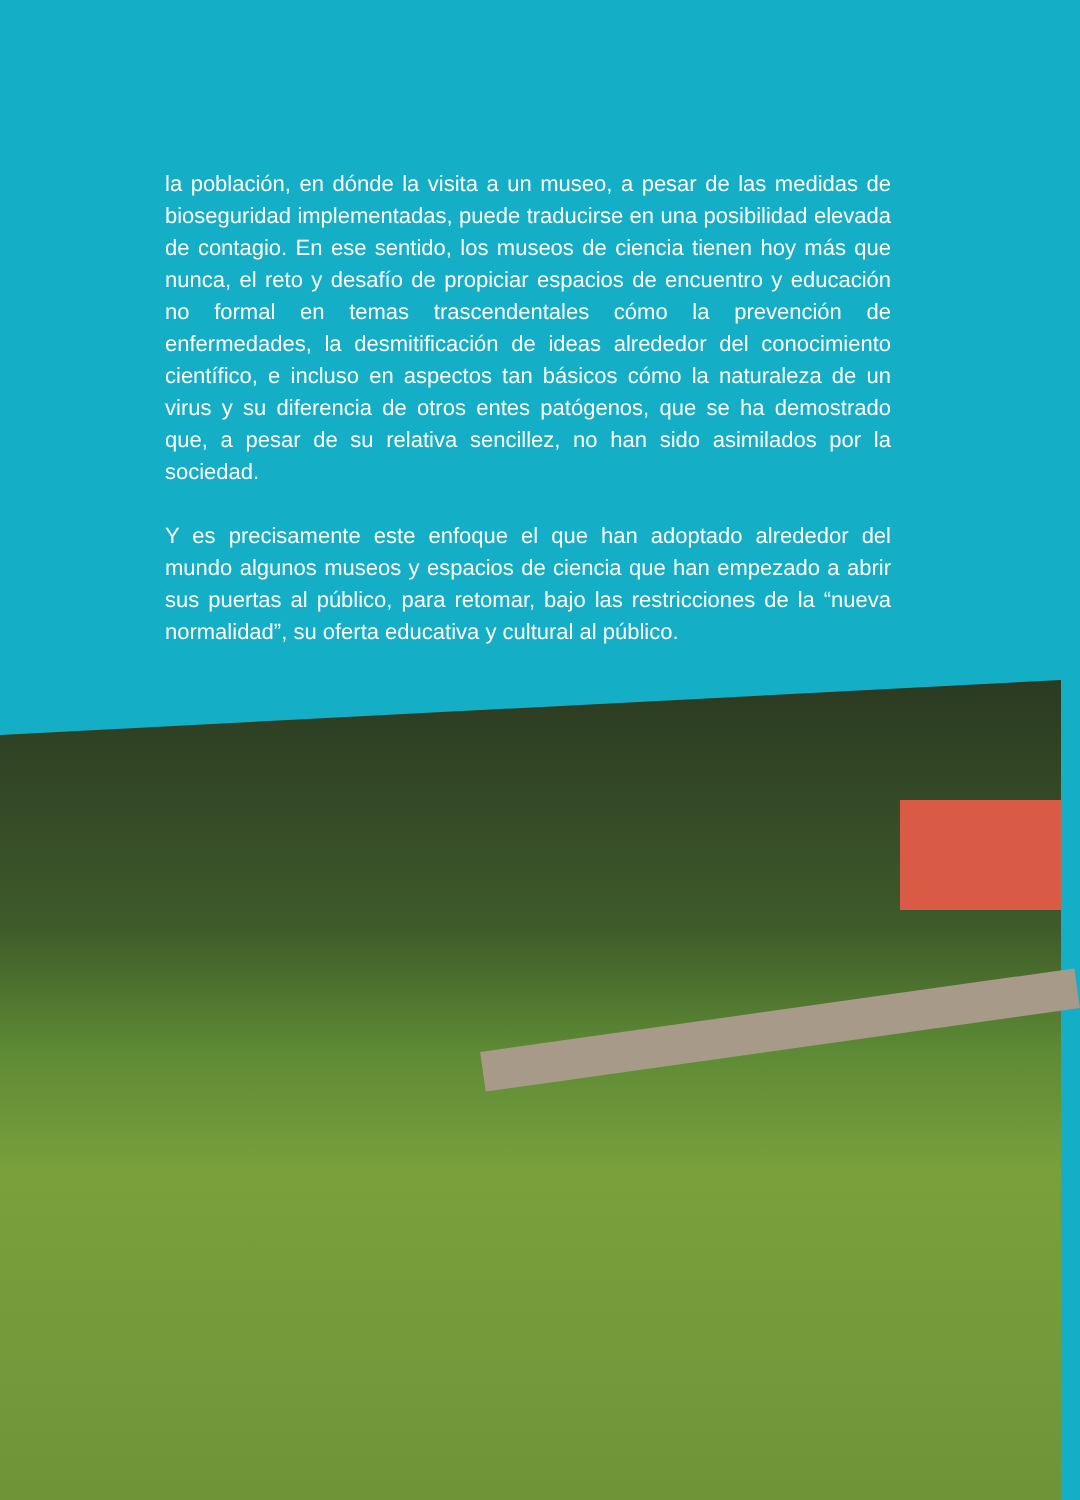la población, en dónde la visita a un museo, a pesar de las medidas de bioseguridad implementadas, puede traducirse en una posibilidad elevada de contagio. En ese sentido, los museos de ciencia tienen hoy más que nunca, el reto y desafío de propiciar espacios de encuentro y educación no formal en temas trascendentales cómo la prevención de enfermedades, la desmitificación de ideas alrededor del conocimiento científico, e incluso en aspectos tan básicos cómo la naturaleza de un virus y su diferencia de otros entes patógenos, que se ha demostrado que, a pesar de su relativa sencillez, no han sido asimilados por la sociedad.
Y es precisamente este enfoque el que han adoptado alrededor del mundo algunos museos y espacios de ciencia que han empezado a abrir sus puertas al público, para retomar, bajo las restricciones de la “nueva normalidad”, su oferta educativa y cultural al público.